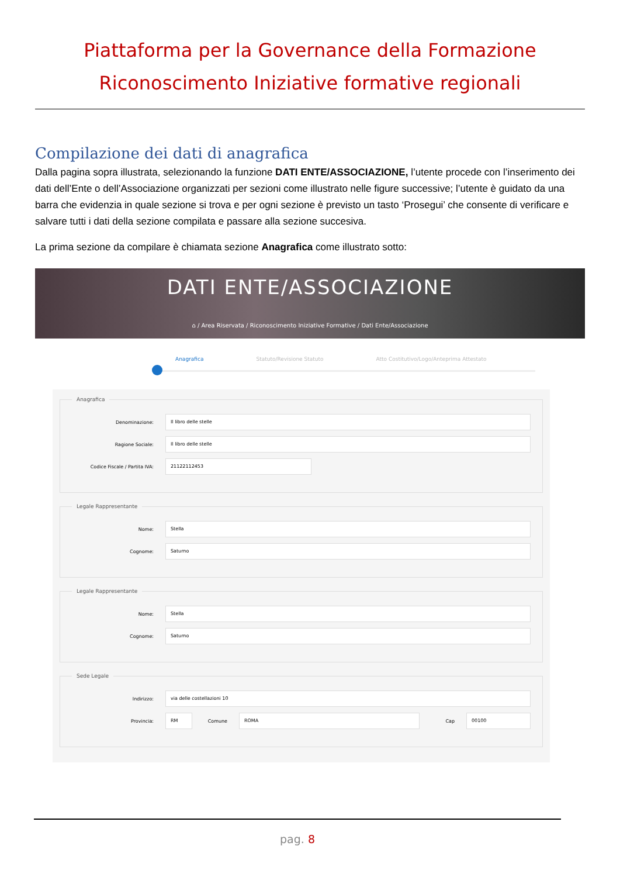Piattaforma per la Governance della Formazione
Riconoscimento Iniziative formative regionali
Compilazione dei dati di anagrafica
Dalla pagina sopra illustrata, selezionando la funzione DATI ENTE/ASSOCIAZIONE, l’utente procede con l’inserimento dei dati dell’Ente o dell’Associazione organizzati per sezioni come illustrato nelle figure successive; l’utente è guidato da una barra che evidenzia in quale sezione si trova e per ogni sezione è previsto un tasto ‘Prosegui’ che consente di verificare e salvare tutti i dati della sezione compilata e passare alla sezione succesiva.
La prima sezione da compilare è chiamata sezione Anagrafica come illustrato sotto:
DATI ENTE/ASSOCIAZIONE
⌂ / Area Riservata / Riconoscimento Iniziative Formative / Dati Ente/Associazione
Anagrafica Statuto/Revisione Statuto Atto Costitutivo/Logo/Anteprima Attestato
Anagrafica
Denominazione:
Il libro delle stelle
Ragione Sociale:
Il libro delle stelle
Codice Fiscale / Partita IVA:
21122112453
Legale Rappresentante
Nome:
Stella
Cognome:
Saturno
Legale Rappresentante
Nome:
Stella
Cognome:
Saturno
Sede Legale
Indirizzo:
via delle costellazioni 10
Provincia:
RM
Comune
ROMA
Cap
00100
pag. 8